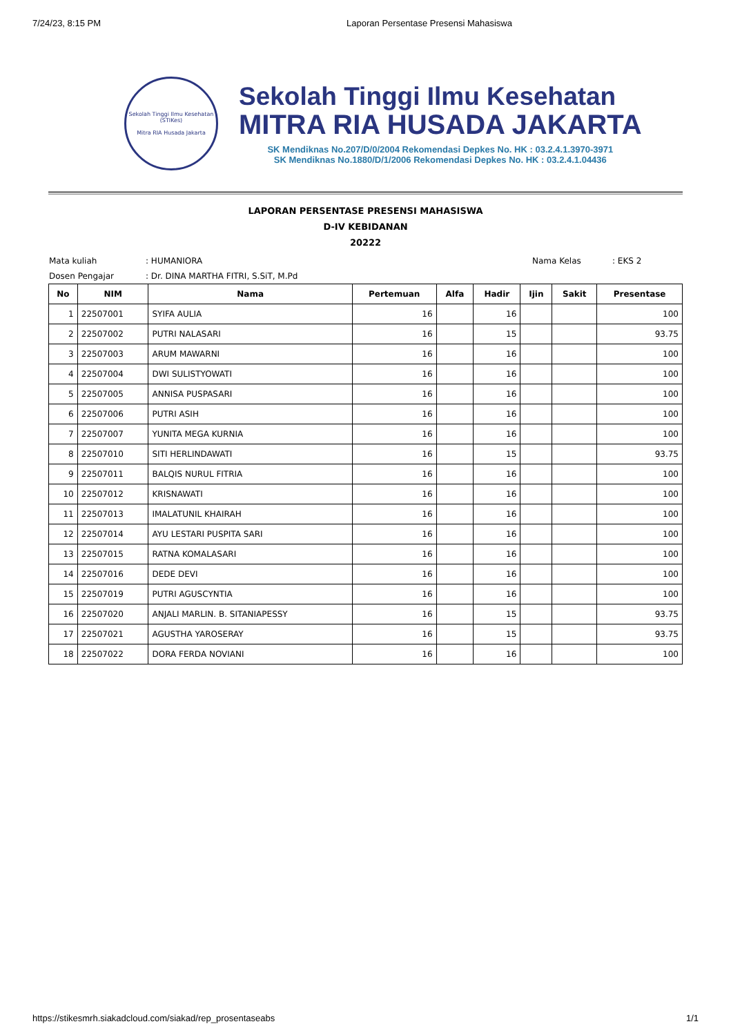7/24/23, 8:15 PM Laporan Persentase Presensi Mahasiswa
Sekolah Tinggi Ilmu Kesehatan (STIKes)
Mitra RIA Husada Jakarta
Sekolah Tinggi Ilmu Kesehatan
MITRA RIA HUSADA JAKARTA
SK Mendiknas No.207/D/0/2004 Rekomendasi Depkes No. HK : 03.2.4.1.3970-3971
SK Mendiknas No.1880/D/1/2006 Rekomendasi Depkes No. HK : 03.2.4.1.04436
LAPORAN PERSENTASE PRESENSI MAHASISWA
D-IV KEBIDANAN
20222
Mata kuliah: HUMANIORA Nama Kelas: EKS 2
Dosen Pengajar: Dr. DINA MARTHA FITRI, S.SiT, M.Pd
| No | NIM | Nama | Pertemuan | Alfa | Hadir | Ijin | Sakit | Presentase |
| --- | --- | --- | --- | --- | --- | --- | --- | --- |
| 1 | 22507001 | SYIFA AULIA | 16 | | 16 | | | 100 |
| 2 | 22507002 | PUTRI NALASARI | 16 | | 15 | | | 93.75 |
| 3 | 22507003 | ARUM MAWARNI | 16 | | 16 | | | 100 |
| 4 | 22507004 | DWI SULISTYOWATI | 16 | | 16 | | | 100 |
| 5 | 22507005 | ANNISA PUSPASARI | 16 | | 16 | | | 100 |
| 6 | 22507006 | PUTRI ASIH | 16 | | 16 | | | 100 |
| 7 | 22507007 | YUNITA MEGA KURNIA | 16 | | 16 | | | 100 |
| 8 | 22507010 | SITI HERLINDAWATI | 16 | | 15 | | | 93.75 |
| 9 | 22507011 | BALQIS NURUL FITRIA | 16 | | 16 | | | 100 |
| 10 | 22507012 | KRISNAWATI | 16 | | 16 | | | 100 |
| 11 | 22507013 | IMALATUNIL KHAIRAH | 16 | | 16 | | | 100 |
| 12 | 22507014 | AYU LESTARI PUSPITA SARI | 16 | | 16 | | | 100 |
| 13 | 22507015 | RATNA KOMALASARI | 16 | | 16 | | | 100 |
| 14 | 22507016 | DEDE DEVI | 16 | | 16 | | | 100 |
| 15 | 22507019 | PUTRI AGUSCYNTIA | 16 | | 16 | | | 100 |
| 16 | 22507020 | ANJALI MARLIN. B. SITANIAPESSY | 16 | | 15 | | | 93.75 |
| 17 | 22507021 | AGUSTHA YAROSERAY | 16 | | 15 | | | 93.75 |
| 18 | 22507022 | DORA FERDA NOVIANI | 16 | | 16 | | | 100 |
https://stikesmrh.siakadcloud.com/siakad/rep_prosentaseabs 1/1